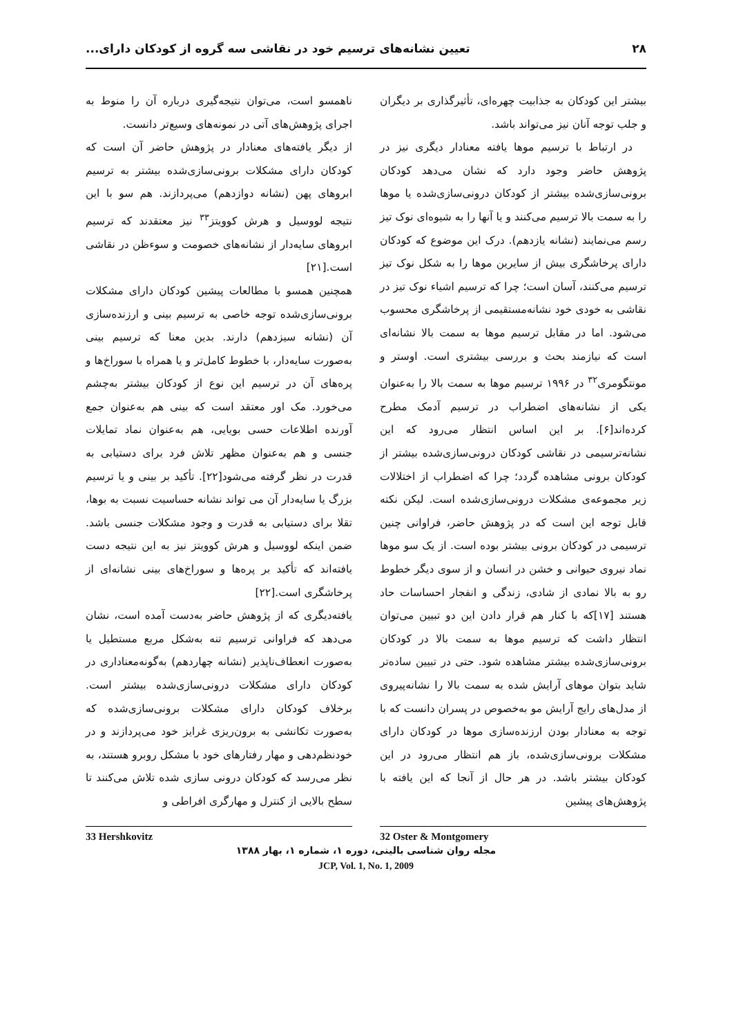۲۸ تعیین نشانه‌های ترسیم خود در نقاشی سه گروه از کودکان دارای...
بیشتر این کودکان به جذابیت چهره‌ای، تأثیرگذاری بر دیگران و جلب توجه آنان نیز می‌تواند باشد.
در ارتباط با ترسیم موها یافته معنادار دیگری نیز در پژوهش حاضر وجود دارد که نشان می‌دهد کودکان برونی‌سازی‌شده بیشتر از کودکان درونی‌سازی‌شده یا موها را به سمت بالا ترسیم می‌کنند و یا آنها را به شیوه‌ای نوک تیز رسم می‌نمایند (نشانه یازدهم). درک این موضوع که کودکان دارای پرخاشگری بیش از سایرین موها را به شکل نوک تیز ترسیم می‌کنند، آسان است؛ چرا که ترسیم اشیاء نوک تیز در نقاشی به خودی خود نشانه‌مستقیمی از پرخاشگری محسوب می‌شود. اما در مقابل ترسیم موها به سمت بالا نشانه‌ای است که نیازمند بحث و بررسی بیشتری است. اوستر و مونتگومری<sup>۳۲</sup> در ۱۹۹۶ ترسیم موها به سمت بالا را به‌عنوان یکی از نشانه‌های اضطراب در ترسیم آدمک مطرح کرده‌اند[۶]. بر این اساس انتظار می‌رود که این نشانه‌ترسیمی در نقاشی کودکان درونی‌سازی‌شده بیشتر از کودکان برونی مشاهده گردد؛ چرا که اضطراب از اختلالات زیر مجموعه‌ی مشکلات درونی‌سازی‌شده است. لیکن نکته قابل توجه این است که در پژوهش حاضر، فراوانی چنین ترسیمی در کودکان برونی بیشتر بوده است. از یک سو موها نماد نیروی حیوانی و خشن در انسان و از سوی دیگر خطوط رو به بالا نمادی از شادی، زندگی و انفجار احساسات حاد هستند [۱۷]که با کنار هم قرار دادن این دو تبیین می‌توان انتظار داشت که ترسیم موها به سمت بالا در کودکان برونی‌سازی‌شده بیشتر مشاهده شود. حتی در تبیین ساده‌تر شاید بتوان موهای آرایش شده به سمت بالا را نشانه‌پیروی از مدل‌های رایج آرایش مو به‌خصوص در پسران دانست که با توجه به معنادار بودن ارزنده‌سازی موها در کودکان دارای مشکلات برونی‌سازی‌شده، باز هم انتظار می‌رود در این کودکان بیشتر باشد. در هر حال از آنجا که این یافته با پژوهش‌های پیشین
ناهمسو است، می‌توان نتیجه‌گیری درباره آن را منوط به اجرای پژوهش‌های آتی در نمونه‌های وسیع‌تر دانست.
از دیگر یافته‌های معنادار در پژوهش حاضر آن است که کودکان دارای مشکلات برونی‌سازی‌شده بیشتر به ترسیم ابروهای پهن (نشانه دوازدهم) می‌پردازند. هم سو با این نتیجه لووسیل و هرش کوویتز<sup>۳۳</sup> نیز معتقدند که ترسیم ابروهای سایه‌دار از نشانه‌های خصومت و سوءظن در نقاشی است.[۲۱]
همچنین همسو با مطالعات پیشین کودکان دارای مشکلات برونی‌سازی‌شده توجه خاصی به ترسیم بینی و ارزنده‌سازی آن (نشانه سیزدهم) دارند. بدین معنا که ترسیم بینی به‌صورت سایه‌دار، با خطوط کامل‌تر و یا همراه با سوراخ‌ها و پره‌های آن در ترسیم این نوع از کودکان بیشتر به‌چشم می‌خورد. مک اور معتقد است که بینی هم به‌عنوان جمع آورنده اطلاعات حسی بویایی، هم به‌عنوان نماد تمایلات جنسی و هم به‌عنوان مظهر تلاش فرد برای دستیابی به قدرت در نظر گرفته می‌شود[۲۲]. تأکید بر بینی و یا ترسیم بزرگ یا سایه‌دار آن می تواند نشانه حساسیت نسبت به بوها، تقلا برای دستیابی به قدرت و وجود مشکلات جنسی باشد. ضمن اینکه لووسیل و هرش کوویتز نیز به این نتیجه دست یافته‌اند که تأکید بر پره‌ها و سوراخ‌های بینی نشانه‌ای از پرخاشگری است.[۲۲]
یافته‌دیگری که از پژوهش حاضر به‌دست آمده است، نشان می‌دهد که فراوانی ترسیم تنه به‌شکل مربع مستطیل یا به‌صورت انعطاف‌ناپذیر (نشانه چهاردهم) به‌گونه‌معناداری در کودکان دارای مشکلات درونی‌سازی‌شده بیشتر است. برخلاف کودکان دارای مشکلات برونی‌سازی‌شده که به‌صورت تکانشی به برون‌ریزی غرایز خود می‌پردازند و در خودنظم‌دهی و مهار رفتارهای خود با مشکل روبرو هستند، به نظر می‌رسد که کودکان درونی سازی شده تلاش می‌کنند تا سطح بالایی از کنترل و مهارگری افراطی و
32 Oster & Montgomery 33 Hershkovitz
مجله روان شناسی بالینی، دوره ۱، شماره ۱، بهار ۱۳۸۸
JCP, Vol. 1, No. 1, 2009